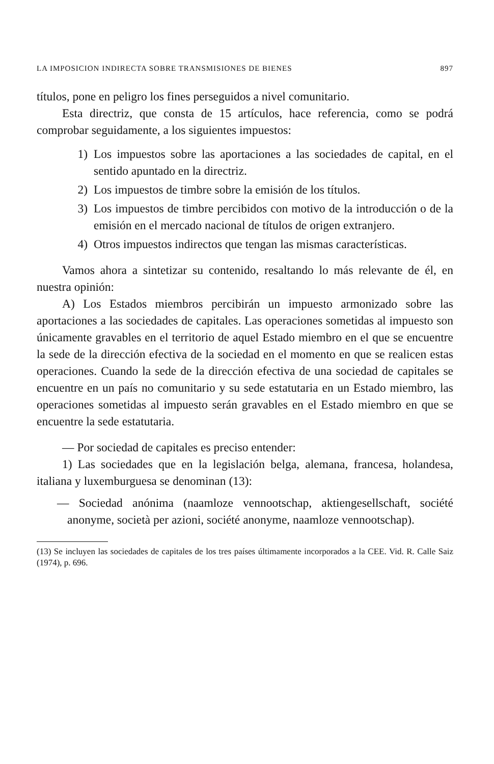LA IMPOSICION INDIRECTA SOBRE TRANSMISIONES DE BIENES 897
títulos, pone en peligro los fines perseguidos a nivel comunitario.
Esta directriz, que consta de 15 artículos, hace referencia, como se podrá comprobar seguidamente, a los siguientes impuestos:
1) Los impuestos sobre las aportaciones a las sociedades de capital, en el sentido apuntado en la directriz.
2) Los impuestos de timbre sobre la emisión de los títulos.
3) Los impuestos de timbre percibidos con motivo de la introducción o de la emisión en el mercado nacional de títulos de origen extranjero.
4) Otros impuestos indirectos que tengan las mismas características.
Vamos ahora a sintetizar su contenido, resaltando lo más relevante de él, en nuestra opinión:
A) Los Estados miembros percibirán un impuesto armonizado sobre las aportaciones a las sociedades de capitales. Las operaciones sometidas al impuesto son únicamente gravables en el territorio de aquel Estado miembro en el que se encuentre la sede de la dirección efectiva de la sociedad en el momento en que se realicen estas operaciones. Cuando la sede de la dirección efectiva de una sociedad de capitales se encuentre en un país no comunitario y su sede estatutaria en un Estado miembro, las operaciones sometidas al impuesto serán gravables en el Estado miembro en que se encuentre la sede estatutaria.
— Por sociedad de capitales es preciso entender:
1) Las sociedades que en la legislación belga, alemana, francesa, holandesa, italiana y luxemburguesa se denominan (13):
— Sociedad anónima (naamloze vennootschap, aktiengesellschaft, société anonyme, società per azioni, société anonyme, naamloze vennootschap).
(13) Se incluyen las sociedades de capitales de los tres países últimamente incorporados a la CEE. Vid. R. Calle Saiz (1974), p. 696.